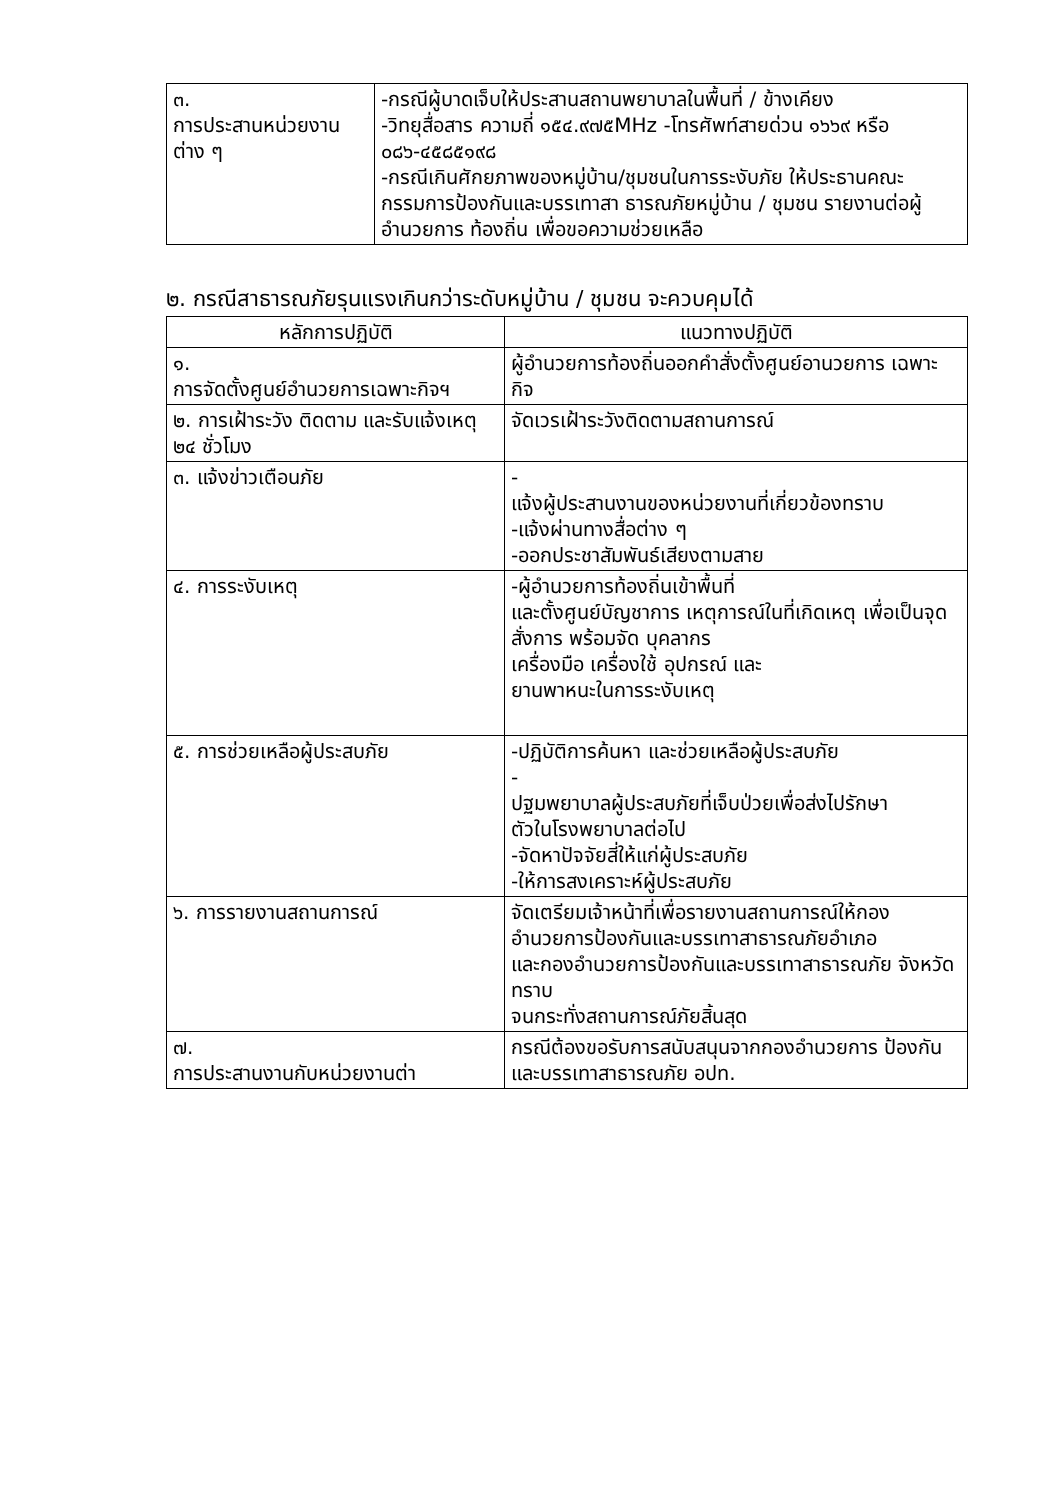| ๓. การประสานหน่วยงานต่าง ๆ | -กรณีผู้บาดเจ็บให้ประสานสถานพยาบาลในพื้นที่ / ข้างเคียง -วิทยุสื่อสาร ความถี่ ๑๕๔.๙๗๕MHz -โทรศัพท์สายด่วน ๑๖๖๙ หรือ ๐๘๖-๔๕๘๕๑๙๘ -กรณีเกินศักยภาพของหมู่บ้าน/ชุมชนในการระงับภัย ให้ประธานคณะกรรมการป้องกันและบรรเทาสา ธารณภัยหมู่บ้าน / ชุมชน รายงานต่อผู้อำนวยการ ท้องถิ่น เพื่อขอความช่วยเหลือ |
๒. กรณีสาธารณภัยรุนแรงเกินกว่าระดับหมู่บ้าน / ชุมชน จะควบคุมได้
| หลักการปฏิบัติ | แนวทางปฏิบัติ |
| --- | --- |
| ๑. การจัดตั้งศูนย์อำนวยการเฉพาะกิจฯ | ผู้อำนวยการท้องถิ่นออกคำสั่งตั้งศูนย์อานวยการ เฉพาะกิจ |
| ๒. การเฝ้าระวัง ติดตาม และรับแจ้งเหตุ ๒๔ ชั่วโมง | จัดเวรเฝ้าระวังติดตามสถานการณ์ |
| ๓. แจ้งข่าวเตือนภัย | - แจ้งผู้ประสานงานของหน่วยงานที่เกี่ยวข้องทราบ -แจ้งผ่านทางสื่อต่าง ๆ -ออกประชาสัมพันธ์เสียงตามสาย |
| ๔. การระงับเหตุ | -ผู้อำนวยการท้องถิ่นเข้าพื้นที่ และตั้งศูนย์บัญชาการ เหตุการณ์ในที่เกิดเหตุ เพื่อเป็นจุดสั่งการ พร้อมจัด บุคลากร เครื่องมือ เครื่องใช้ อุปกรณ์ และ ยานพาหนะในการระงับเหตุ |
| ๕. การช่วยเหลือผู้ประสบภัย | -ปฏิบัติการค้นหา และช่วยเหลือผู้ประสบภัย - ปฐมพยาบาลผู้ประสบภัยที่เจ็บป่วยเพื่อส่งไปรักษา ตัวในโรงพยาบาลต่อไป -จัดหาปัจจัยสี่ให้แก่ผู้ประสบภัย -ให้การสงเคราะห์ผู้ประสบภัย |
| ๖. การรายงานสถานการณ์ | จัดเตรียมเจ้าหน้าที่เพื่อรายงานสถานการณ์ให้กอง อำนวยการป้องกันและบรรเทาสาธารณภัยอำเภอ และกองอำนวยการป้องกันและบรรเทาสาธารณภัย จังหวัดทราบ จนกระทั่งสถานการณ์ภัยสิ้นสุด |
| ๗. การประสานงานกับหน่วยงานต่า | กรณีต้องขอรับการสนับสนุนจากกองอำนวยการ ป้องกันและบรรเทาสาธารณภัย อปท. |